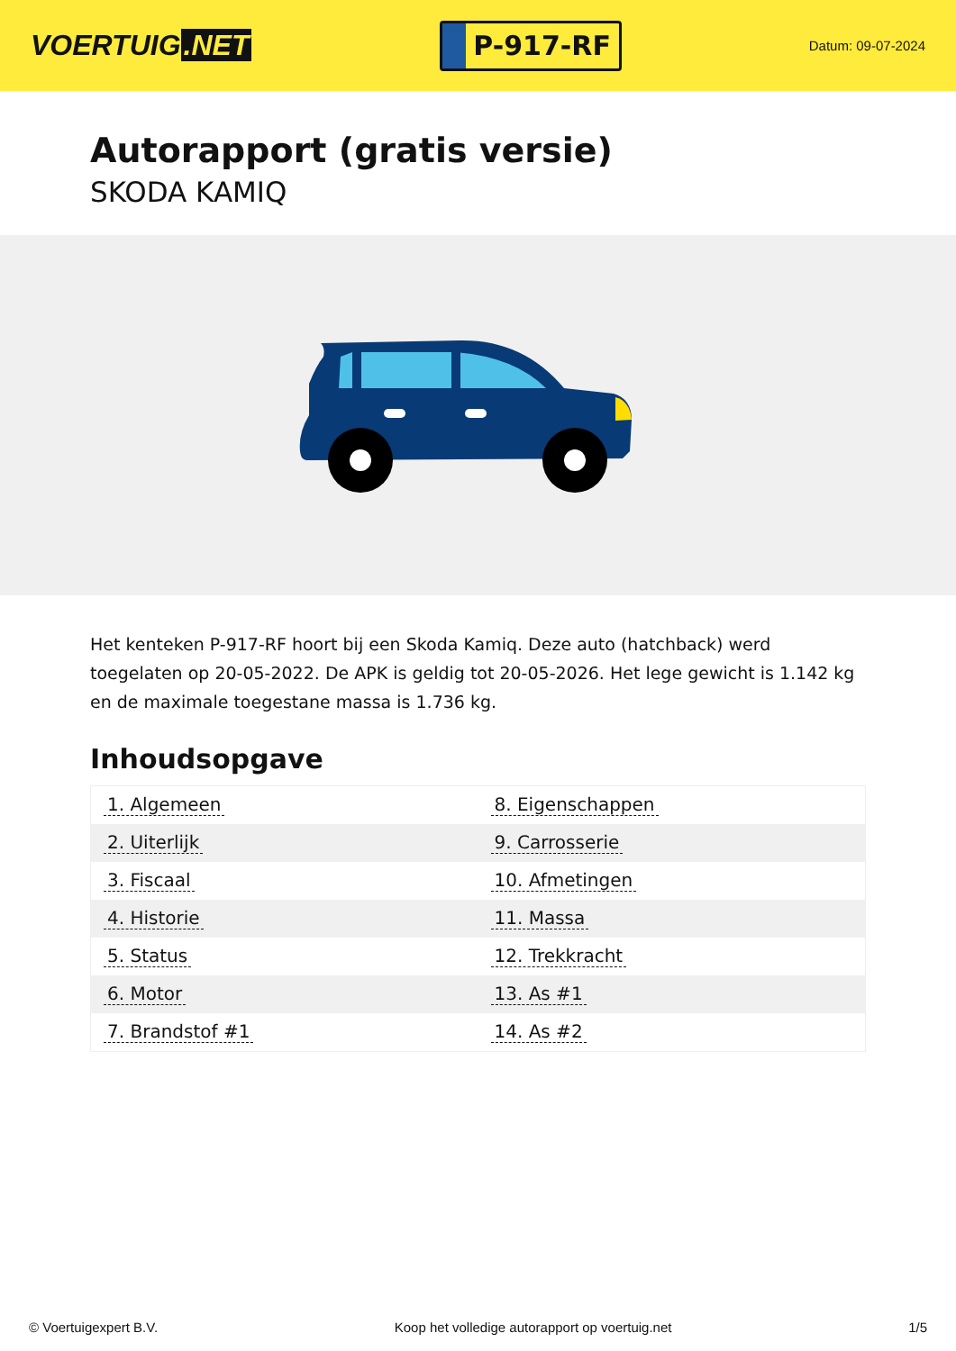VOERTUIG.NET
P-917-RF
Datum: 09-07-2024
Autorapport (gratis versie)
SKODA KAMIQ
Het kenteken P-917-RF hoort bij een Skoda Kamiq. Deze auto (hatchback) werd toegelaten op 20-05-2022. De APK is geldig tot 20-05-2026. Het lege gewicht is 1.142 kg en de maximale toegestane massa is 1.736 kg.
Inhoudsopgave
| 1. Algemeen | 8. Eigenschappen |
| 2. Uiterlijk | 9. Carrosserie |
| 3. Fiscaal | 10. Afmetingen |
| 4. Historie | 11. Massa |
| 5. Status | 12. Trekkracht |
| 6. Motor | 13. As #1 |
| 7. Brandstof #1 | 14. As #2 |
© Voertuigexpert B.V. Koop het volledige autorapport op voertuig.net 1/5